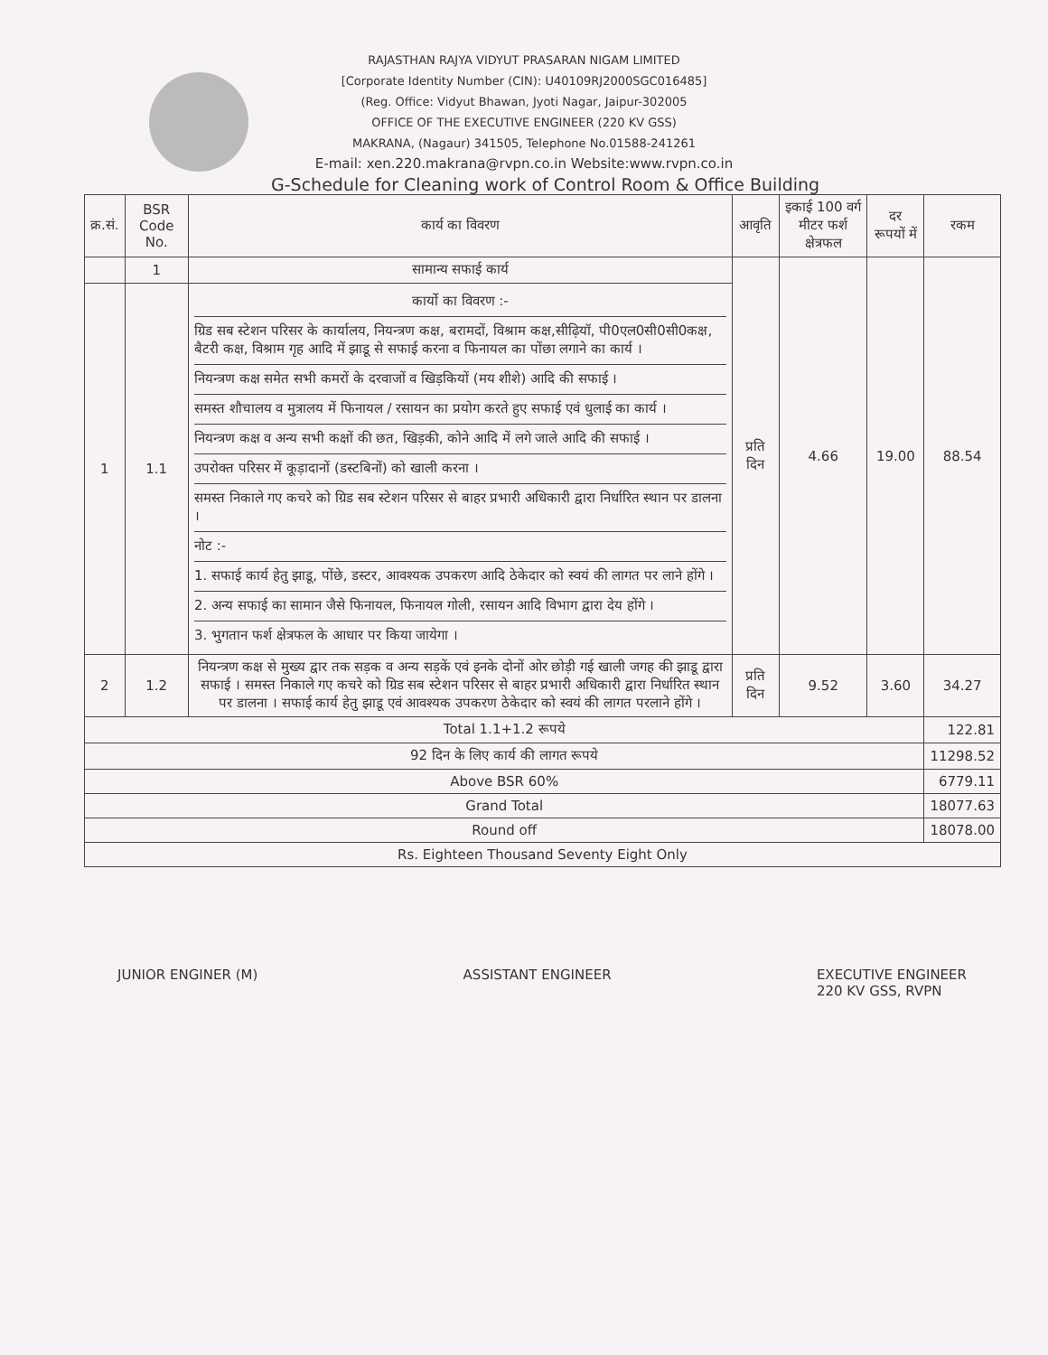RAJASTHAN RAJYA VIDYUT PRASARAN NIGAM LIMITED
[Corporate Identity Number (CIN): U40109RJ2000SGC016485]
(Reg. Office: Vidyut Bhawan, Jyoti Nagar, Jaipur-302005
OFFICE OF THE EXECUTIVE ENGINEER (220 KV GSS)
MAKRANA, (Nagaur) 341505, Telephone No.01588-241261
E-mail: xen.220.makrana@rvpn.co.in Website:www.rvpn.co.in
G-Schedule for Cleaning work of Control Room & Office Building
| क्र.सं. | BSR Code No. | कार्य का विवरण | आवृति | इकाई 100 वर्ग मीटर फर्श क्षेत्रफल | दर रूपयों में | रकम |
| --- | --- | --- | --- | --- | --- | --- |
| | 1 | सामान्य सफाई कार्य | प्रति दिन | 4.66 | 19.00 | 88.54 |
| 1 | 1.1 | कार्यो का विवरण :- ग्रिड सब स्टेशन परिसर के कार्यालय, नियन्त्रण कक्ष, बरामदों, विश्राम कक्ष,सीढ़ियॉ, पी0एल0सी0सी0कक्ष, बैटरी कक्ष, विश्राम गृह आदि में झाडू से सफाई करना व फिनायल का पोंछा लगाने का कार्य । नियन्त्रण कक्ष समेत सभी कमरों के दरवाजों व खिड़कियों (मय शीशे) आदि की सफाई । समस्त शौचालय व मुत्रालय में फिनायल / रसायन का प्रयोग करते हुए सफाई एवं धुलाई का कार्य । नियन्त्रण कक्ष व अन्य सभी कक्षों की छत, खिड़की, कोने आदि में लगे जाले आदि की सफाई । उपरोक्त परिसर में कूड़ादानों (डस्टबिनों) को खाली करना । समस्त निकाले गए कचरे को ग्रिड सब स्टेशन परिसर से बाहर प्रभारी अधिकारी द्वारा निर्धारित स्थान पर डालना । नोट :- 1. सफाई कार्य हेतु झाडू, पोंछे, डस्टर, आवश्यक उपकरण आदि ठेकेदार को स्वयं की लागत पर लाने होंगे । 2. अन्य सफाई का सामान जैसे फिनायल, फिनायल गोली, रसायन आदि विभाग द्वारा देय होंगे । 3. भुगतान फर्श क्षेत्रफल के आधार पर किया जायेगा । | | | | |
| 2 | 1.2 | नियन्त्रण कक्ष से मुख्य द्वार तक सड़क व अन्य सड़कें एवं इनके दोनों ओर छोड़ी गई खाली जगह की झाडू द्वारा सफाई । समस्त निकाले गए कचरे को ग्रिड सब स्टेशन परिसर से बाहर प्रभारी अधिकारी द्वारा निर्धारित स्थान पर डालना । सफाई कार्य हेतु झाडू एवं आवश्यक उपकरण ठेकेदार को स्वयं की लागत परलाने होंगे । | प्रति दिन | 9.52 | 3.60 | 34.27 |
| Total 1.1+1.2 रूपये | | | | | | 122.81 |
| 92 दिन के लिए कार्य की लागत रूपये | | | | | | 11298.52 |
| Above BSR 60% | | | | | | 6779.11 |
| Grand Total | | | | | | 18077.63 |
| Round off | | | | | | 18078.00 |
| Rs. Eighteen Thousand Seventy Eight Only | | | | | | |
JUNIOR ENGINER (M) ASSISTANT ENGINEER EXECUTIVE ENGINEER
220 KV GSS, RVPN